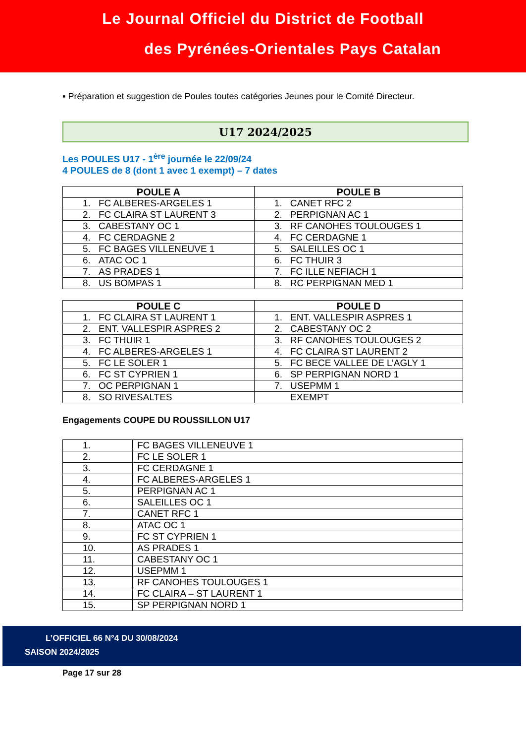Le Journal Officiel du District de Football
des Pyrénées-Orientales Pays Catalan
▪ Préparation et suggestion de Poules toutes catégories Jeunes pour le Comité Directeur.
U17 2024/2025
Les POULES U17 - 1<sup>ère</sup> journée le 22/09/24
4 POULES de 8 (dont 1 avec 1 exempt) – 7 dates
| POULE A | POULE B |
| --- | --- |
| 1. FC ALBERES-ARGELES 1 | 1. CANET RFC 2 |
| 2. FC CLAIRA ST LAURENT 3 | 2. PERPIGNAN AC 1 |
| 3. CABESTANY OC 1 | 3. RF CANOHES TOULOUGES 1 |
| 4. FC CERDAGNE 2 | 4. FC CERDAGNE 1 |
| 5. FC BAGES VILLENEUVE 1 | 5. SALEILLES OC 1 |
| 6. ATAC OC 1 | 6. FC THUIR 3 |
| 7. AS PRADES 1 | 7. FC ILLE NEFIACH 1 |
| 8. US BOMPAS 1 | 8. RC PERPIGNAN MED 1 |
| POULE C | POULE D |
| --- | --- |
| 1. FC CLAIRA ST LAURENT 1 | 1. ENT. VALLESPIR ASPRES 1 |
| 2. ENT. VALLESPIR ASPRES 2 | 2. CABESTANY OC 2 |
| 3. FC THUIR 1 | 3. RF CANOHES TOULOUGES 2 |
| 4. FC ALBERES-ARGELES 1 | 4. FC CLAIRA ST LAURENT 2 |
| 5. FC LE SOLER 1 | 5. FC BECE VALLEE DE L’AGLY 1 |
| 6. FC ST CYPRIEN 1 | 6. SP PERPIGNAN NORD 1 |
| 7. OC PERPIGNAN 1 | 7. USEPMM 1 |
| 8. SO RIVESALTES | EXEMPT |
Engagements COUPE DU ROUSSILLON U17
| 1. | FC BAGES VILLENEUVE 1 |
| 2. | FC LE SOLER 1 |
| 3. | FC CERDAGNE 1 |
| 4. | FC ALBERES-ARGELES 1 |
| 5. | PERPIGNAN AC 1 |
| 6. | SALEILLES OC 1 |
| 7. | CANET RFC 1 |
| 8. | ATAC OC 1 |
| 9. | FC ST CYPRIEN 1 |
| 10. | AS PRADES 1 |
| 11. | CABESTANY OC 1 |
| 12. | USEPMM 1 |
| 13. | RF CANOHES TOULOUGES 1 |
| 14. | FC CLAIRA – ST LAURENT 1 |
| 15. | SP PERPIGNAN NORD 1 |
L’OFFICIEL 66 N°4 DU 30/08/2024
SAISON 2024/2025
Page 17 sur 28